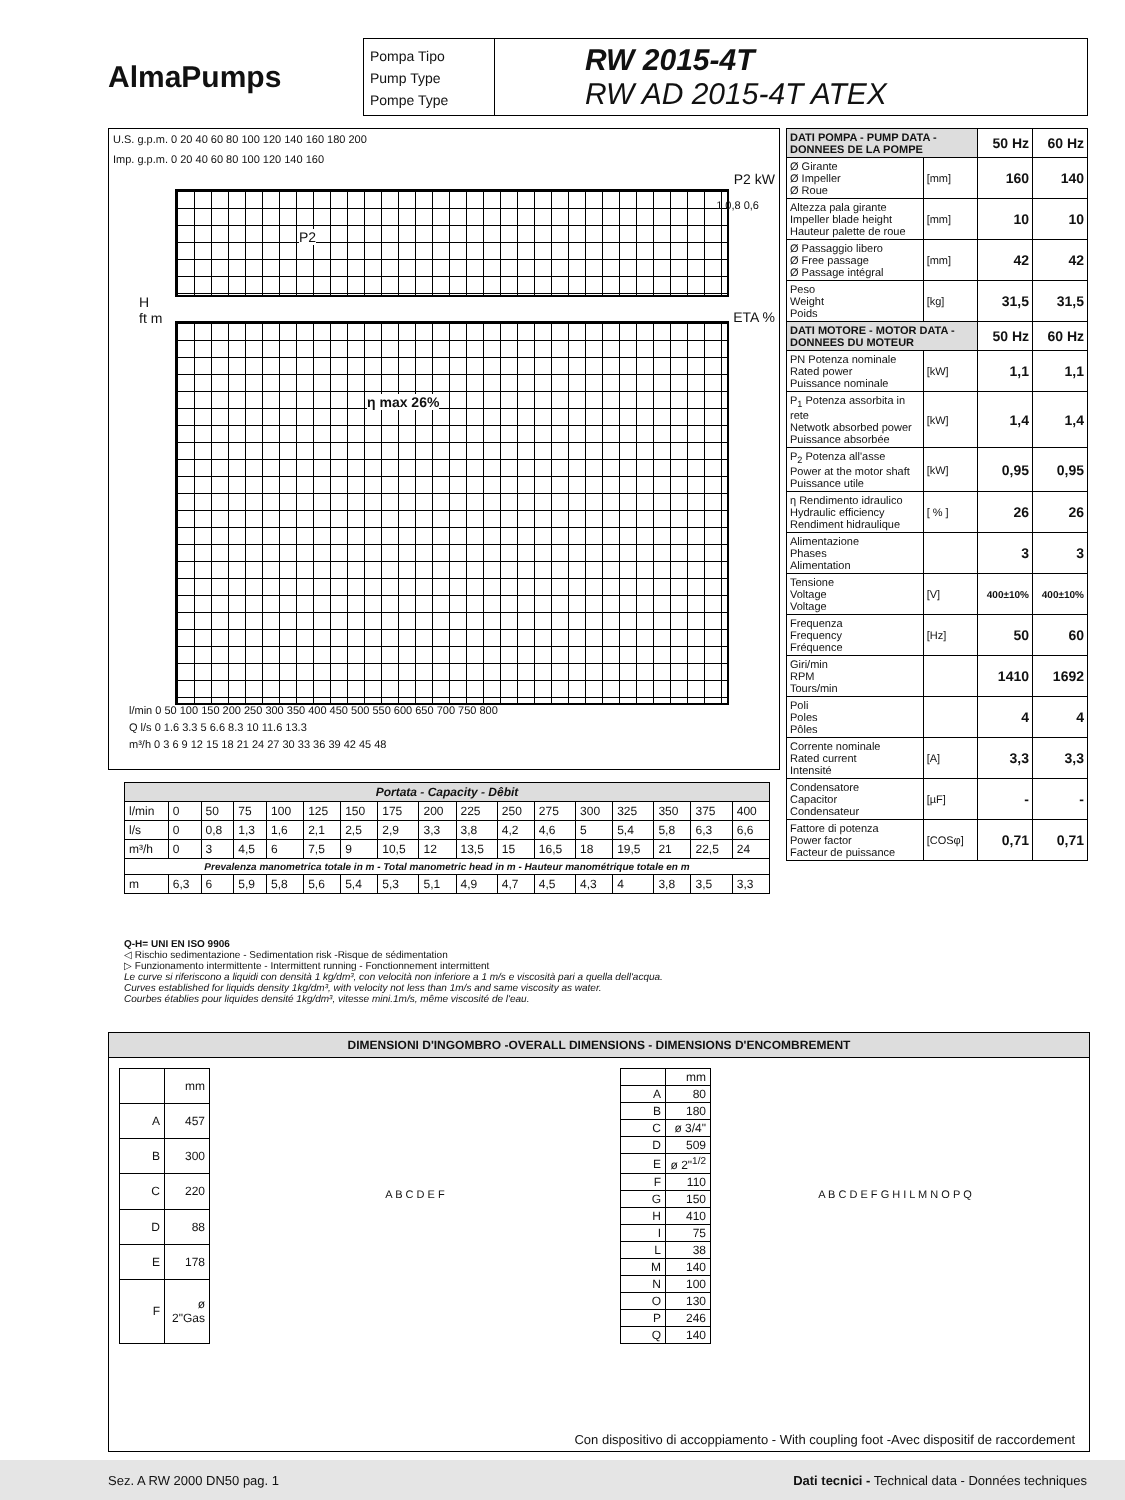AlmaPumps
Pompa Tipo
Pump Type
Pompe Type
RW 2015-4T
RW AD 2015-4T ATEX
U.S. g.p.m. 0 20 40 60 80 100 120 140 160 180 200
Imp. g.p.m. 0 20 40 60 80 100 120 140 160
P2 kW
P2
1 0,8 0,6
H
ft m
ETA %
η max 26%
l/min 0 50 100 150 200 250 300 350 400 450 500 550 600 650 700 750 800
Q l/s 0 1.6 3.3 5 6.6 8.3 10 11.6 13.3
m³/h 0 3 6 9 12 15 18 21 24 27 30 33 36 39 42 45 48
| DATI POMPA - PUMP DATA - DONNEES DE LA POMPE | | 50 Hz | 60 Hz |
| Ø Girante Ø Impeller Ø Roue | [mm] | 160 | 140 |
| Altezza pala girante Impeller blade height Hauteur palette de roue | [mm] | 10 | 10 |
| Ø Passaggio libero Ø Free passage Ø Passage intégral | [mm] | 42 | 42 |
| Peso Weight Poids | [kg] | 31,5 | 31,5 |
| DATI MOTORE - MOTOR DATA - DONNEES DU MOTEUR | | 50 Hz | 60 Hz |
| PN Potenza nominale Rated power Puissance nominale | [kW] | 1,1 | 1,1 |
| P<sub>1</sub> Potenza assorbita in rete Netwotk absorbed power Puissance absorbée | [kW] | 1,4 | 1,4 |
| P<sub>2</sub> Potenza all'asse Power at the motor shaft Puissance utile | [kW] | 0,95 | 0,95 |
| η Rendimento idraulico Hydraulic efficiency Rendiment hidraulique | [ % ] | 26 | 26 |
| Alimentazione Phases Alimentation | | 3 | 3 |
| Tensione Voltage Voltage | [V] | 400±10% | 400±10% |
| Frequenza Frequency Fréquence | [Hz] | 50 | 60 |
| Giri/min RPM Tours/min | | 1410 | 1692 |
| Poli Poles Pôles | | 4 | 4 |
| Corrente nominale Rated current Intensité | [A] | 3,3 | 3,3 |
| Condensatore Capacitor Condensateur | [µF] | - | - |
| Fattore di potenza Power factor Facteur de puissance | [COSφ] | 0,71 | 0,71 |
| Portata - Capacity - Dêbit | | | | | | | | | | | | | | | | |
| --- | --- | --- | --- | --- | --- | --- | --- | --- | --- | --- | --- | --- | --- | --- | --- | --- |
| l/min | 0 | 50 | 75 | 100 | 125 | 150 | 175 | 200 | 225 | 250 | 275 | 300 | 325 | 350 | 375 | 400 |
| l/s | 0 | 0,8 | 1,3 | 1,6 | 2,1 | 2,5 | 2,9 | 3,3 | 3,8 | 4,2 | 4,6 | 5 | 5,4 | 5,8 | 6,3 | 6,6 |
| m³/h | 0 | 3 | 4,5 | 6 | 7,5 | 9 | 10,5 | 12 | 13,5 | 15 | 16,5 | 18 | 19,5 | 21 | 22,5 | 24 |
| Prevalenza manometrica totale in m - Total manometric head in m - Hauteur manométrique totale en m | | | | | | | | | | | | | | | | |
| m | 6,3 | 6 | 5,9 | 5,8 | 5,6 | 5,4 | 5,3 | 5,1 | 4,9 | 4,7 | 4,5 | 4,3 | 4 | 3,8 | 3,5 | 3,3 |
Q-H= UNI EN ISO 9906
◁ Rischio sedimentazione - Sedimentation risk -Risque de sédimentation
▷ Funzionamento intermittente - Intermittent running - Fonctionnement intermittent
Le curve si riferiscono a liquidi con densità 1 kg/dm³, con velocità non inferiore a 1 m/s e viscosità pari a quella dell'acqua.
Curves established for liquids density 1kg/dm³, with velocity not less than 1m/s and same viscosity as water.
Courbes établies pour liquides densité 1kg/dm³, vitesse mini.1m/s, même viscosité de l'eau.
DIMENSIONI D'INGOMBRO -OVERALL DIMENSIONS - DIMENSIONS D'ENCOMBREMENT
| | mm |
| A | 457 |
| B | 300 |
| C | 220 |
| D | 88 |
| E | 178 |
| F | ø 2"Gas |
A B C D E F
| | mm |
| A | 80 |
| B | 180 |
| C | ø 3/4" |
| D | 509 |
| E | ø 2"<sup>1/2</sup> |
| F | 110 |
| G | 150 |
| H | 410 |
| I | 75 |
| L | 38 |
| M | 140 |
| N | 100 |
| O | 130 |
| P | 246 |
| Q | 140 |
A B C D E F G H I L M N O P Q
Con dispositivo di accoppiamento - With coupling foot -Avec dispositif de raccordement
Sez. A RW 2000 DN50 pag. 1 Dati tecnici - Technical data - Données techniques